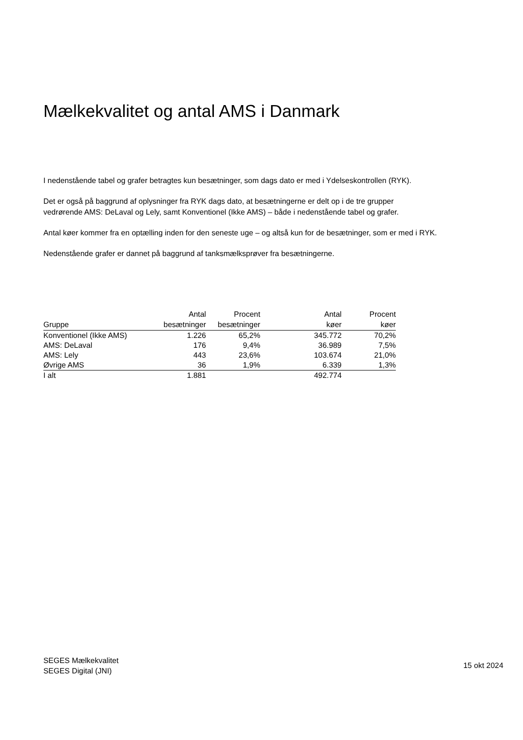Mælkekvalitet og antal AMS i Danmark
I nedenstående tabel og grafer betragtes kun besætninger, som dags dato er med i Ydelseskontrollen (RYK).
Det er også på baggrund af oplysninger fra RYK dags dato, at besætningerne er delt op i de tre grupper
vedrørende AMS: DeLaval og Lely, samt Konventionel (Ikke AMS) – både i nedenstående tabel og grafer.
Antal køer kommer fra en optælling inden for den seneste uge – og altså kun for de besætninger, som er med i RYK.
Nedenstående grafer er dannet på baggrund af tanksmælksprøver fra besætningerne.
| Gruppe | Antal besætninger | Procent besætninger | Antal køer | Procent køer |
| --- | --- | --- | --- | --- |
| Konventionel (Ikke AMS) | 1.226 | 65,2% | 345.772 | 70,2% |
| AMS: DeLaval | 176 | 9,4% | 36.989 | 7,5% |
| AMS: Lely | 443 | 23,6% | 103.674 | 21,0% |
| Øvrige AMS | 36 | 1,9% | 6.339 | 1,3% |
| I alt | 1.881 | | 492.774 | |
SEGES Mælkekvalitet
SEGES Digital (JNI)
15 okt 2024